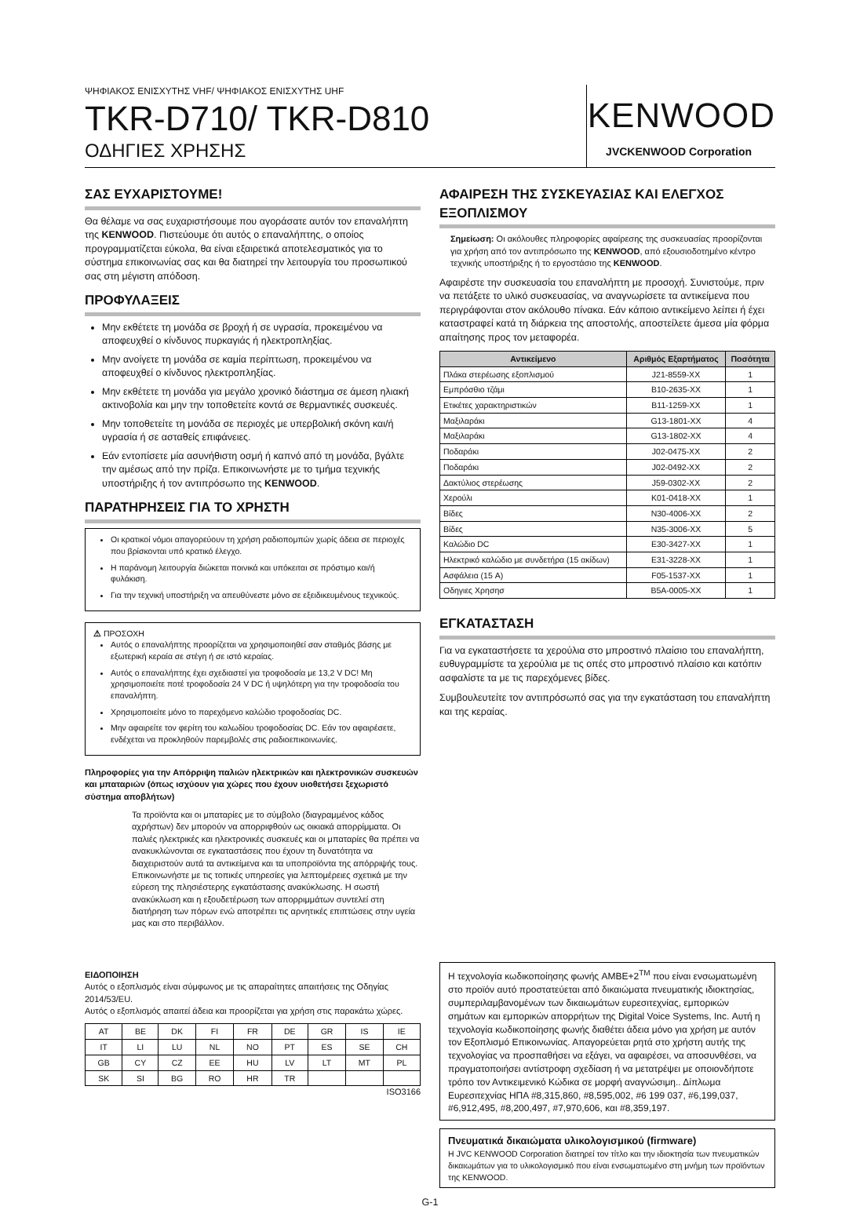ΨΗΦΙΑΚΟΣ ΕΝΙΣΧΥΤΗΣ VHF/ ΨΗΦΙΑΚΟΣ ΕΝΙΣΧΥΤΗΣ UHF
TKR-D710/ TKR-D810
ΟΔΗΓΙΕΣ ΧΡΗΣΗΣ
KENWOOD
JVCKENWOOD Corporation
ΣΑΣ ΕΥΧΑΡΙΣΤΟΥΜΕ!
Θα θέλαμε να σας ευχαριστήσουμε που αγοράσατε αυτόν τον επαναλήπτη της KENWOOD. Πιστεύουμε ότι αυτός ο επαναλήπτης, ο οποίος προγραμματίζεται εύκολα, θα είναι εξαιρετικά αποτελεσματικός για το σύστημα επικοινωνίας σας και θα διατηρεί την λειτουργία του προσωπικού σας στη μέγιστη απόδοση.
ΠΡΟΦΥΛΑΞΕΙΣ
Μην εκθέτετε τη μονάδα σε βροχή ή σε υγρασία, προκειμένου να αποφευχθεί ο κίνδυνος πυρκαγιάς ή ηλεκτροπληξίας.
Μην ανοίγετε τη μονάδα σε καμία περίπτωση, προκειμένου να αποφευχθεί ο κίνδυνος ηλεκτροπληξίας.
Μην εκθέτετε τη μονάδα για μεγάλο χρονικό διάστημα σε άμεση ηλιακή ακτινοβολία και μην την τοποθετείτε κοντά σε θερμαντικές συσκευές.
Μην τοποθετείτε τη μονάδα σε περιοχές με υπερβολική σκόνη και/ή υγρασία ή σε ασταθείς επιφάνειες.
Εάν εντοπίσετε μία ασυνήθιστη οσμή ή καπνό από τη μονάδα, βγάλτε την αμέσως από την πρίζα. Επικοινωνήστε με το τμήμα τεχνικής υποστήριξης ή τον αντιπρόσωπο της KENWOOD.
ΠΑΡΑΤΗΡΗΣΕΙΣ ΓΙΑ ΤΟ ΧΡΗΣΤΗ
Οι κρατικοί νόμοι απαγορεύουν τη χρήση ραδιοπομπών χωρίς άδεια σε περιοχές που βρίσκονται υπό κρατικό έλεγχο.
Η παράνομη λειτουργία διώκεται ποινικά και υπόκειται σε πρόστιμο και/ή φυλάκιση.
Για την τεχνική υποστήριξη να απευθύνεστε μόνο σε εξειδικευμένους τεχνικούς.
⚠ ΠΡΟΣΟΧΗ
Αυτός ο επαναλήπτης προορίζεται να χρησιμοποιηθεί σαν σταθμός βάσης με εξωτερική κεραία σε στέγη ή σε ιστό κεραίας.
Αυτός ο επαναλήπτης έχει σχεδιαστεί για τροφοδοσία με 13,2 V DC! Μη χρησιμοποιείτε ποτέ τροφοδοσία 24 V DC ή υψηλότερη για την τροφοδοσία του επαναλήπτη.
Χρησιμοποιείτε μόνο το παρεχόμενο καλώδιο τροφοδοσίας DC.
Μην αφαιρείτε τον φερίτη του καλωδίου τροφοδοσίας DC. Εάν τον αφαιρέσετε, ενδέχεται να προκληθούν παρεμβολές στις ραδιοεπικοινωνίες.
Πληροφορίες για την Απόρριψη παλιών ηλεκτρικών και ηλεκτρονικών συσκευών και μπαταριών (όπως ισχύουν για χώρες που έχουν υιοθετήσει ξεχωριστό σύστημα αποβλήτων)
Τα προϊόντα και οι μπαταρίες με το σύμβολο (διαγραμμένος κάδος αχρήστων) δεν μπορούν να απορριφθούν ως οικιακά απορρίμματα. Οι παλιές ηλεκτρικές και ηλεκτρονικές συσκευές και οι μπαταρίες θα πρέπει να ανακυκλώνονται σε εγκαταστάσεις που έχουν τη δυνατότητα να διαχειριστούν αυτά τα αντικείμενα και τα υποπροϊόντα της απόρριψής τους. Επικοινωνήστε με τις τοπικές υπηρεσίες για λεπτομέρειες σχετικά με την εύρεση της πλησιέστερης εγκατάστασης ανακύκλωσης. Η σωστή ανακύκλωση και η εξουδετέρωση των απορριμμάτων συντελεί στη διατήρηση των πόρων ενώ αποτρέπει τις αρνητικές επιπτώσεις στην υγεία μας και στο περιβάλλον.
ΕΙΔΟΠΟΙΗΣΗ
Αυτός ο εξοπλισμός είναι σύμφωνος με τις απαραίτητες απαιτήσεις της Οδηγίας 2014/53/EU.
Αυτός ο εξοπλισμός απαιτεί άδεια και προορίζεται για χρήση στις παρακάτω χώρες.
| AT | BE | DK | FI | FR | DE | GR | IS | IE |
| IT | LI | LU | NL | NO | PT | ES | SE | CH |
| GB | CY | CZ | EE | HU | LV | LT | MT | PL |
| SK | SI | BG | RO | HR | TR | | | |
ISO3166
ΑΦΑΙΡΕΣΗ ΤΗΣ ΣΥΣΚΕΥΑΣΙΑΣ ΚΑΙ ΕΛΕΓΧΟΣ ΕΞΟΠΛΙΣΜΟΥ
Σημείωση: Οι ακόλουθες πληροφορίες αφαίρεσης της συσκευασίας προορίζονται για χρήση από τον αντιπρόσωπο της KENWOOD, από εξουσιοδοτημένο κέντρο τεχνικής υποστήριξης ή το εργοστάσιο της KENWOOD.
Αφαιρέστε την συσκευασία του επαναλήπτη με προσοχή. Συνιστούμε, πριν να πετάξετε το υλικό συσκευασίας, να αναγνωρίσετε τα αντικείμενα που περιγράφονται στον ακόλουθο πίνακα. Εάν κάποιο αντικείμενο λείπει ή έχει καταστραφεί κατά τη διάρκεια της αποστολής, αποστείλετε άμεσα μία φόρμα απαίτησης προς τον μεταφορέα.
| Αντικείμενο | Αριθμός Εξαρτήματος | Ποσότητα |
| --- | --- | --- |
| Πλάκα στερέωσης εξοπλισμού | J21-8559-XX | 1 |
| Εμπρόσθιο τζάμι | B10-2635-XX | 1 |
| Ετικέτες χαρακτηριστικών | B11-1259-XX | 1 |
| Μαξιλαράκι | G13-1801-XX | 4 |
| Μαξιλαράκι | G13-1802-XX | 4 |
| Ποδαράκι | J02-0475-XX | 2 |
| Ποδαράκι | J02-0492-XX | 2 |
| Δακτύλιος στερέωσης | J59-0302-XX | 2 |
| Χερούλι | K01-0418-XX | 1 |
| Βίδες | N30-4006-XX | 2 |
| Βίδες | N35-3006-XX | 5 |
| Καλώδιο DC | E30-3427-XX | 1 |
| Ηλεκτρικό καλώδιο με συνδετήρα (15 ακίδων) | E31-3228-XX | 1 |
| Ασφάλεια (15 A) | F05-1537-XX | 1 |
| Οδηγιες Χρησησ | B5A-0005-XX | 1 |
ΕΓΚΑΤΑΣΤΑΣΗ
Για να εγκαταστήσετε τα χερούλια στο μπροστινό πλαίσιο του επαναλήπτη, ευθυγραμμίστε τα χερούλια με τις οπές στο μπροστινό πλαίσιο και κατόπιν ασφαλίστε τα με τις παρεχόμενες βίδες.
Συμβουλευτείτε τον αντιπρόσωπό σας για την εγκατάσταση του επαναλήπτη και της κεραίας.
Η τεχνολογία κωδικοποίησης φωνής AMBE+2<sup>TM</sup> που είναι ενσωματωμένη στο προϊόν αυτό προστατεύεται από δικαιώματα πνευματικής ιδιοκτησίας, συμπεριλαμβανομένων των δικαιωμάτων ευρεσιτεχνίας, εμπορικών σημάτων και εμπορικών απορρήτων της Digital Voice Systems, Inc. Αυτή η τεχνολογία κωδικοποίησης φωνής διαθέτει άδεια μόνο για χρήση με αυτόν τον Εξοπλισμό Επικοινωνίας. Απαγορεύεται ρητά στο χρήστη αυτής της τεχνολογίας να προσπαθήσει να εξάγει, να αφαιρέσει, να αποσυνθέσει, να πραγματοποιήσει αντίστροφη σχεδίαση ή να μετατρέψει με οποιονδήποτε τρόπο τον Αντικειμενικό Κώδικα σε μορφή αναγνώσιμη.. Δίπλωμα Ευρεσιτεχνίας ΗΠΑ #8,315,860, #8,595,002, #6 199 037, #6,199,037, #6,912,495, #8,200,497, #7,970,606, και #8,359,197.
Πνευματικά δικαιώματα υλικολογισμικού (firmware)
Η JVC KENWOOD Corporation διατηρεί τον τίτλο και την ιδιοκτησία των πνευματικών δικαιωμάτων για το υλικολογισμικό που είναι ενσωματωμένο στη μνήμη των προϊόντων της KENWOOD.
G-1